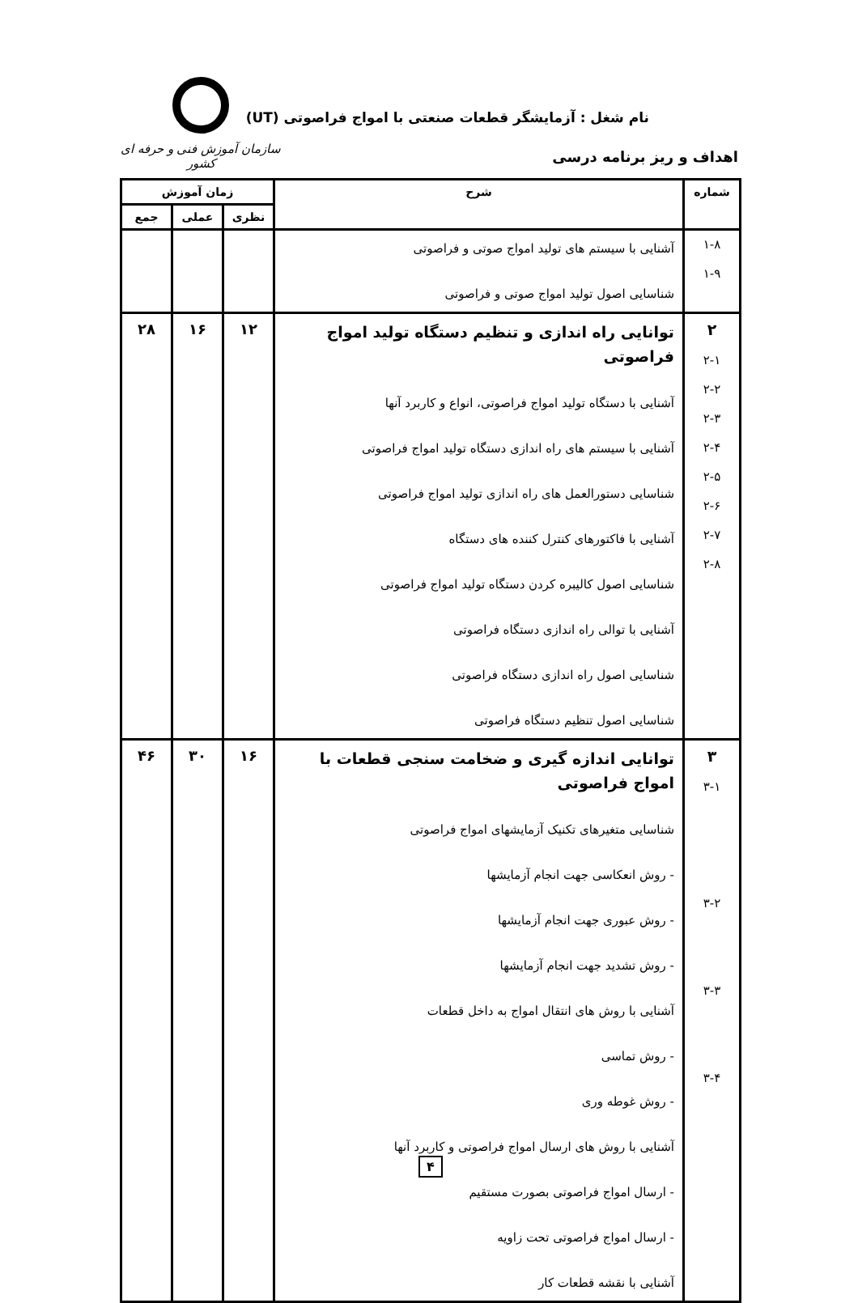نام شغل : آزمایشگر قطعات صنعتی با امواج فراصوتی (UT)
اهداف و ریز برنامه درسی
سازمان آموزش فنی و حرفه ای کشور
| شماره | شرح | زمان آموزش | | |
| --- | --- | --- | --- | --- |
| | | نظری | عملی | جمع |
| ۱-۸ ۱-۹ | آشنایی با سیستم های تولید امواج صوتی و فراصوتی شناسایی اصول تولید امواج صوتی و فراصوتی | | | |
| ۲ ۲-۱ ۲-۲ ۲-۳ ۲-۴ ۲-۵ ۲-۶ ۲-۷ ۲-۸ | توانایی راه اندازی و تنظیم دستگاه تولید امواج فراصوتی آشنایی با دستگاه تولید امواج فراصوتی، انواع و کاربرد آنها آشنایی با سیستم های راه اندازی دستگاه تولید امواج فراصوتی شناسایی دستورالعمل های راه اندازی تولید امواج فراصوتی آشنایی با فاکتورهای کنترل کننده های دستگاه شناسایی اصول کالیبره کردن دستگاه تولید امواج فراصوتی آشنایی با توالی راه اندازی دستگاه فراصوتی شناسایی اصول راه اندازی دستگاه فراصوتی شناسایی اصول تنظیم دستگاه فراصوتی | ۱۲ | ۱۶ | ۲۸ |
| ۳ ۳-۱ ۳-۲ ۳-۳ ۳-۴ | توانایی اندازه گیری و ضخامت سنجی قطعات با امواج فراصوتی شناسایی متغیرهای تکنیک آزمایشهای امواج فراصوتی - روش انعکاسی جهت انجام آزمایشها - روش عبوری جهت انجام آزمایشها - روش تشدید جهت انجام آزمایشها آشنایی با روش های انتقال امواج به داخل قطعات - روش تماسی - روش غوطه وری آشنایی با روش های ارسال امواج فراصوتی و کاربرد آنها - ارسال امواج فراصوتی بصورت مستقیم - ارسال امواج فراصوتی تحت زاویه آشنایی با نقشه قطعات کار | ۱۶ | ۳۰ | ۴۶ |
۴